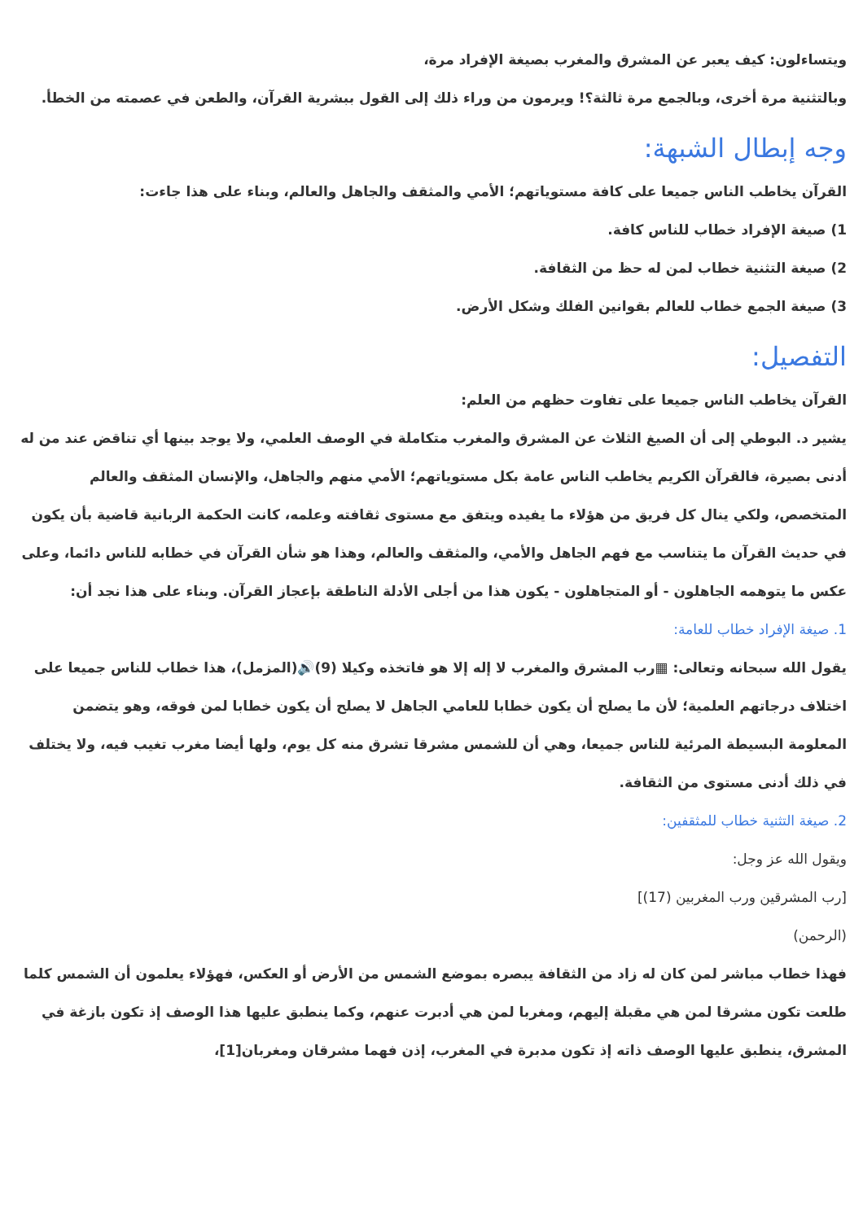ويتساءلون: كيف يعبر عن المشرق والمغرب بصيغة الإفراد مرة،
وبالتثنية مرة أخرى، وبالجمع مرة ثالثة؟! ويرمون من وراء ذلك إلى القول ببشرية القرآن، والطعن في عصمته من الخطأ.
وجه إبطال الشبهة:
القرآن يخاطب الناس جميعا على كافة مستوياتهم؛ الأمي والمثقف والجاهل والعالم، وبناء على هذا جاءت:
1) صيغة الإفراد خطاب للناس كافة.
2) صيغة التثنية خطاب لمن له حظ من الثقافة.
3) صيغة الجمع خطاب للعالم بقوانين الفلك وشكل الأرض.
التفصيل:
القرآن يخاطب الناس جميعا على تفاوت حظهم من العلم:
يشير د. البوطي إلى أن الصيغ الثلاث عن المشرق والمغرب متكاملة في الوصف العلمي، ولا يوجد بينها أي تناقض عند من له أدنى بصيرة، فالقرآن الكريم يخاطب الناس عامة بكل مستوياتهم؛ الأمي منهم والجاهل، والإنسان المثقف والعالم المتخصص، ولكي ينال كل فريق من هؤلاء ما يفيده ويتفق مع مستوى ثقافته وعلمه، كانت الحكمة الربانية قاضية بأن يكون في حديث القرآن ما يتناسب مع فهم الجاهل والأمي، والمثقف والعالم، وهذا هو شأن القرآن في خطابه للناس دائما، وعلى عكس ما يتوهمه الجاهلون - أو المتجاهلون - يكون هذا من أجلى الأدلة الناطقة بإعجاز القرآن. وبناء على هذا نجد أن:
1. صيغة الإفراد خطاب للعامة:
يقول الله سبحانه وتعالى: ▦رب المشرق والمغرب لا إله إلا هو فاتخذه وكيلا (9)🔊(المزمل)، هذا خطاب للناس جميعا على اختلاف درجاتهم العلمية؛ لأن ما يصلح أن يكون خطابا للعامي الجاهل لا يصلح أن يكون خطابا لمن فوقه، وهو يتضمن المعلومة البسيطة المرئية للناس جميعا، وهي أن للشمس مشرقا تشرق منه كل يوم، ولها أيضا مغرب تغيب فيه، ولا يختلف في ذلك أدنى مستوى من الثقافة.
2. صيغة التثنية خطاب للمثقفين:
ويقول الله عز وجل:
[رب المشرقين ورب المغربين (17)]
(الرحمن)
فهذا خطاب مباشر لمن كان له زاد من الثقافة يبصره بموضع الشمس من الأرض أو العكس، فهؤلاء يعلمون أن الشمس كلما طلعت تكون مشرقا لمن هي مقبلة إليهم، ومغربا لمن هي أدبرت عنهم، وكما ينطبق عليها هذا الوصف إذ تكون بازغة في المشرق، ينطبق عليها الوصف ذاته إذ تكون مدبرة في المغرب، إذن فهما مشرقان ومغربان[1]،